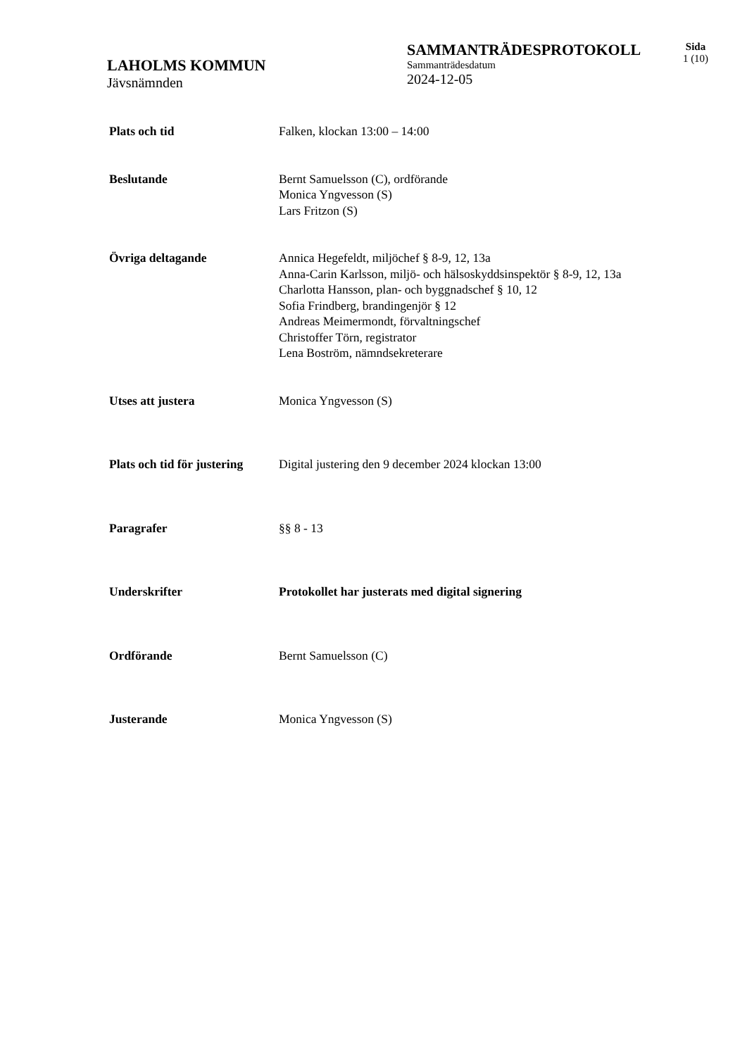LAHOLMS KOMMUN
Jävsnämnden
SAMMANTRÄDESPROTOKOLL
Sammanträdesdatum
2024-12-05
Sida
1 (10)
Plats och tid Falken, klockan 13:00 – 14:00
Beslutande Bernt Samuelsson (C), ordförande
Monica Yngvesson (S)
Lars Fritzon (S)
Övriga deltagande Annica Hegefeldt, miljöchef § 8-9, 12, 13a
Anna-Carin Karlsson, miljö- och hälsoskyddsinspektör § 8-9, 12, 13a
Charlotta Hansson, plan- och byggnadschef § 10, 12
Sofia Frindberg, brandingenjör § 12
Andreas Meimermondt, förvaltningschef
Christoffer Törn, registrator
Lena Boström, nämndsekreterare
Utses att justera Monica Yngvesson (S)
Plats och tid för justering
Digital justering den 9 december 2024 klockan 13:00
Paragrafer §§ 8 - 13
Underskrifter Protokollet har justerats med digital signering
Ordförande Bernt Samuelsson (C)
Justerande Monica Yngvesson (S)